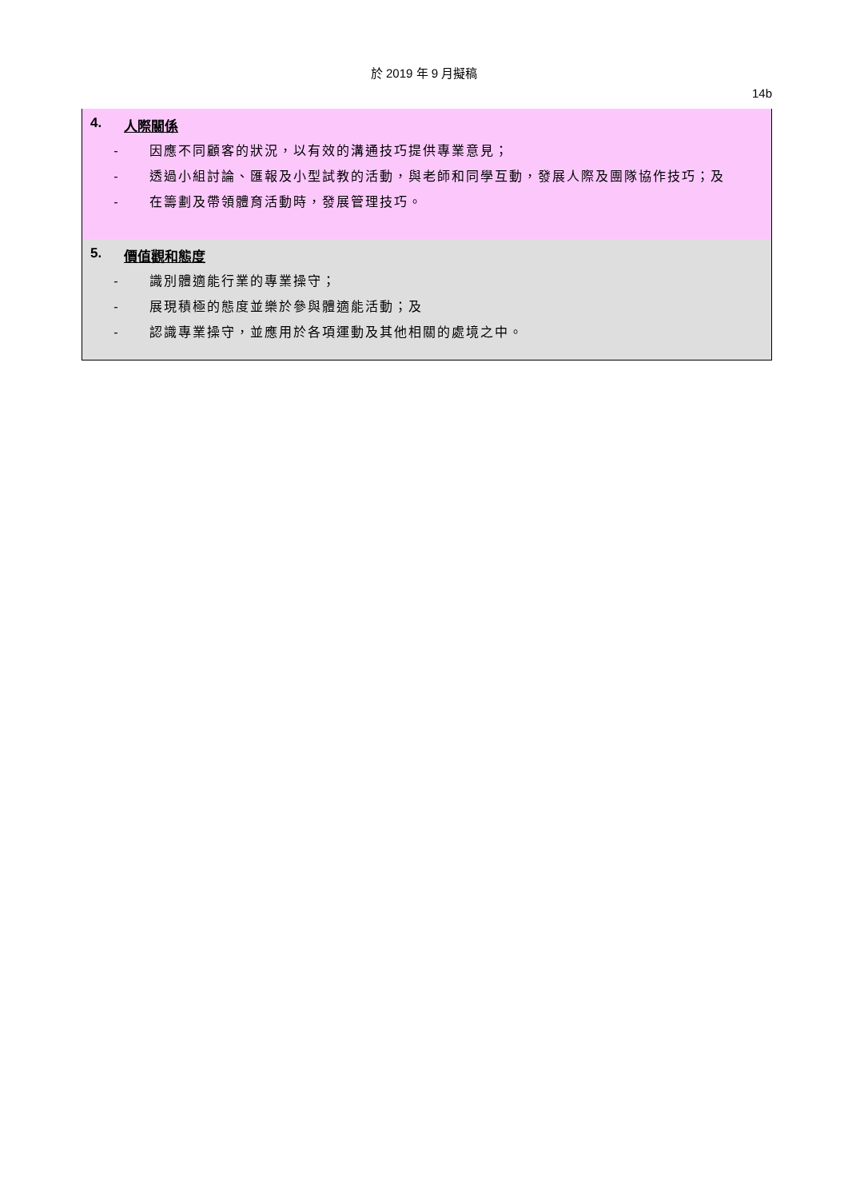於 2019 年 9 月擬稿
14b
4. 人際關係
- 因應不同顧客的狀況，以有效的溝通技巧提供專業意見；
- 透過小組討論、匯報及小型試教的活動，與老師和同學互動，發展人際及團隊協作技巧；及
- 在籌劃及帶領體育活動時，發展管理技巧。
5. 價值觀和態度
- 識別體適能行業的專業操守；
- 展現積極的態度並樂於參與體適能活動；及
- 認識專業操守，並應用於各項運動及其他相關的處境之中。